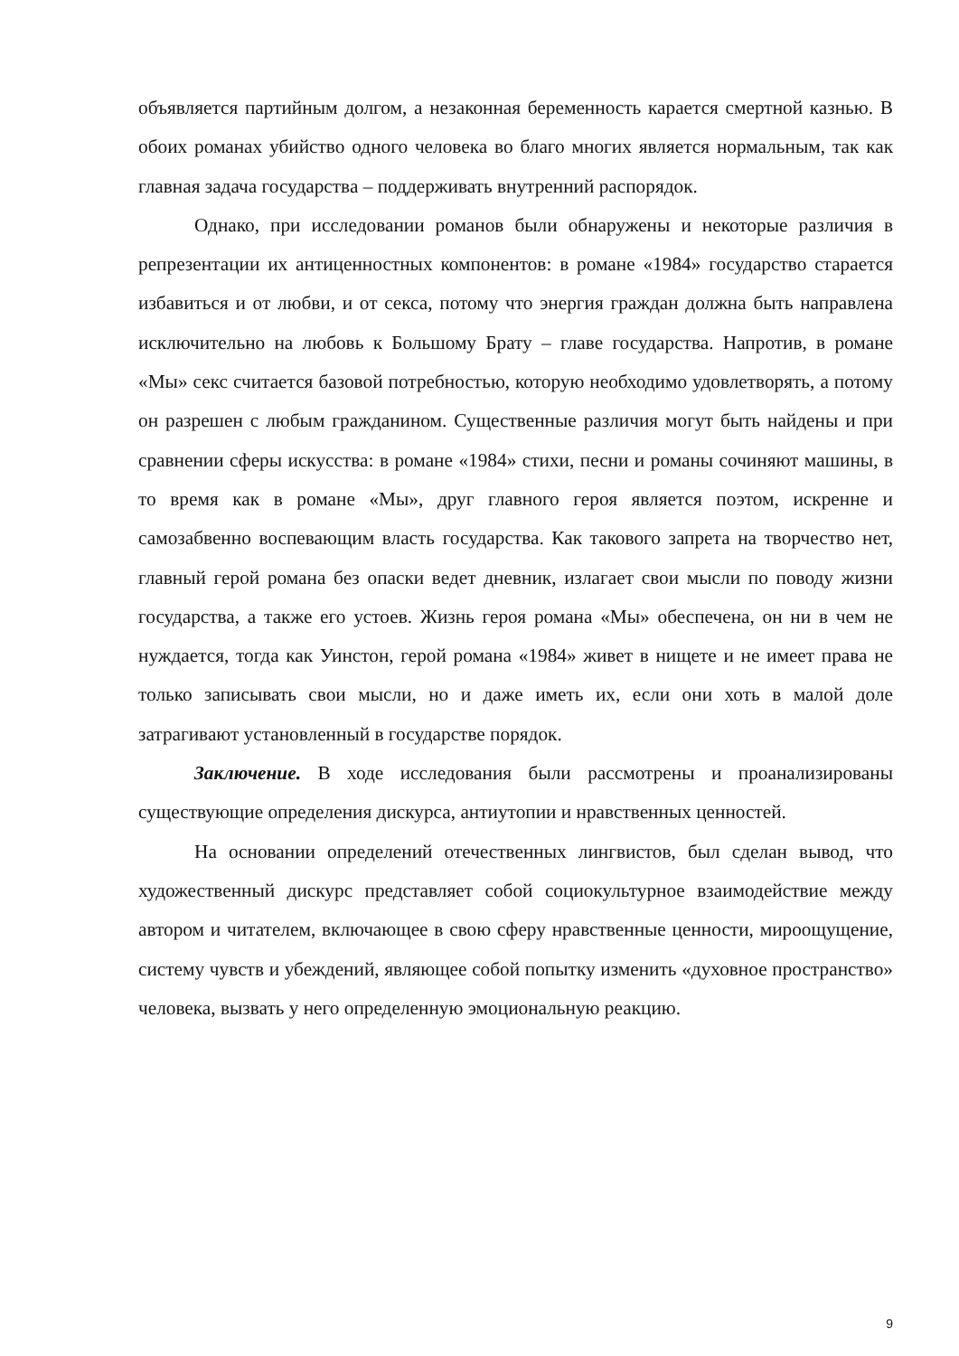объявляется партийным долгом, а незаконная беременность карается смертной казнью. В обоих романах убийство одного человека во благо многих является нормальным, так как главная задача государства – поддерживать внутренний распорядок.
Однако, при исследовании романов были обнаружены и некоторые различия в репрезентации их антиценностных компонентов: в романе «1984» государство старается избавиться и от любви, и от секса, потому что энергия граждан должна быть направлена исключительно на любовь к Большому Брату – главе государства. Напротив, в романе «Мы» секс считается базовой потребностью, которую необходимо удовлетворять, а потому он разрешен с любым гражданином. Существенные различия могут быть найдены и при сравнении сферы искусства: в романе «1984» стихи, песни и романы сочиняют машины, в то время как в романе «Мы», друг главного героя является поэтом, искренне и самозабвенно воспевающим власть государства. Как такового запрета на творчество нет, главный герой романа без опаски ведет дневник, излагает свои мысли по поводу жизни государства, а также его устоев. Жизнь героя романа «Мы» обеспечена, он ни в чем не нуждается, тогда как Уинстон, герой романа «1984» живет в нищете и не имеет права не только записывать свои мысли, но и даже иметь их, если они хоть в малой доле затрагивают установленный в государстве порядок.
Заключение. В ходе исследования были рассмотрены и проанализированы существующие определения дискурса, антиутопии и нравственных ценностей.
На основании определений отечественных лингвистов, был сделан вывод, что художественный дискурс представляет собой социокультурное взаимодействие между автором и читателем, включающее в свою сферу нравственные ценности, мироощущение, систему чувств и убеждений, являющее собой попытку изменить «духовное пространство» человека, вызвать у него определенную эмоциональную реакцию.
9